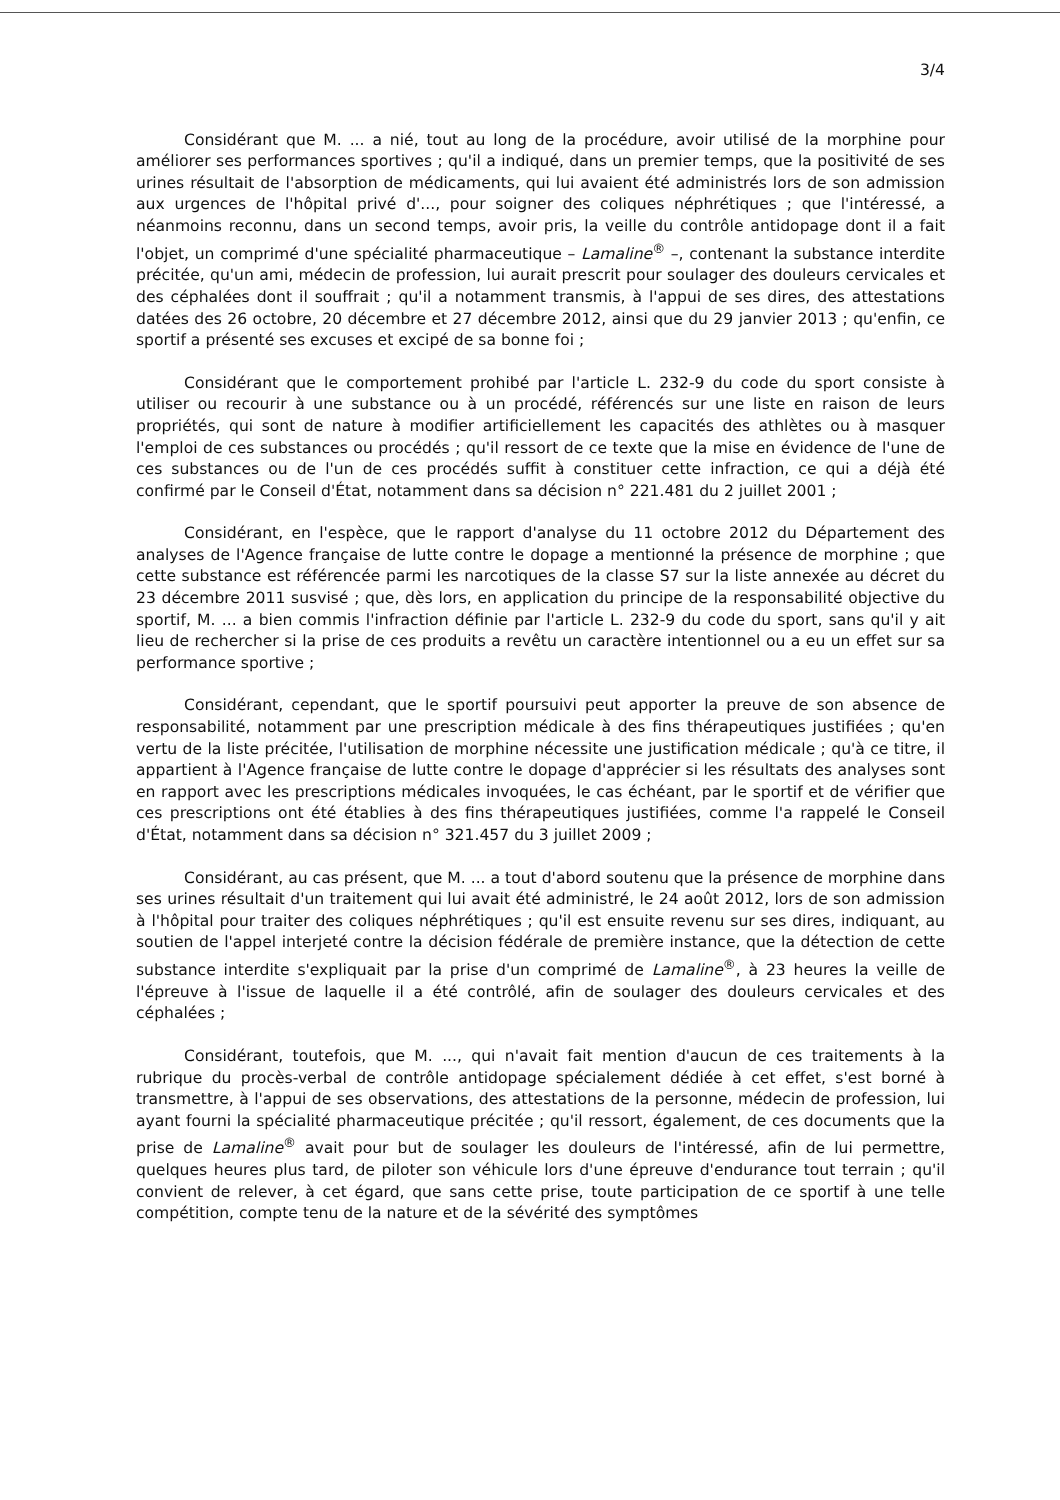3/4
Considérant que M. ... a nié, tout au long de la procédure, avoir utilisé de la morphine pour améliorer ses performances sportives ; qu'il a indiqué, dans un premier temps, que la positivité de ses urines résultait de l'absorption de médicaments, qui lui avaient été administrés lors de son admission aux urgences de l'hôpital privé d'..., pour soigner des coliques néphrétiques ; que l'intéressé, a néanmoins reconnu, dans un second temps, avoir pris, la veille du contrôle antidopage dont il a fait l'objet, un comprimé d'une spécialité pharmaceutique – Lamaline<sup>®</sup> –, contenant la substance interdite précitée, qu'un ami, médecin de profession, lui aurait prescrit pour soulager des douleurs cervicales et des céphalées dont il souffrait ; qu'il a notamment transmis, à l'appui de ses dires, des attestations datées des 26 octobre, 20 décembre et 27 décembre 2012, ainsi que du 29 janvier 2013 ; qu'enfin, ce sportif a présenté ses excuses et excipé de sa bonne foi ;
Considérant que le comportement prohibé par l'article L. 232-9 du code du sport consiste à utiliser ou recourir à une substance ou à un procédé, référencés sur une liste en raison de leurs propriétés, qui sont de nature à modifier artificiellement les capacités des athlètes ou à masquer l'emploi de ces substances ou procédés ; qu'il ressort de ce texte que la mise en évidence de l'une de ces substances ou de l'un de ces procédés suffit à constituer cette infraction, ce qui a déjà été confirmé par le Conseil d'État, notamment dans sa décision n° 221.481 du 2 juillet 2001 ;
Considérant, en l'espèce, que le rapport d'analyse du 11 octobre 2012 du Département des analyses de l'Agence française de lutte contre le dopage a mentionné la présence de morphine ; que cette substance est référencée parmi les narcotiques de la classe S7 sur la liste annexée au décret du 23 décembre 2011 susvisé ; que, dès lors, en application du principe de la responsabilité objective du sportif, M. ... a bien commis l'infraction définie par l'article L. 232-9 du code du sport, sans qu'il y ait lieu de rechercher si la prise de ces produits a revêtu un caractère intentionnel ou a eu un effet sur sa performance sportive ;
Considérant, cependant, que le sportif poursuivi peut apporter la preuve de son absence de responsabilité, notamment par une prescription médicale à des fins thérapeutiques justifiées ; qu'en vertu de la liste précitée, l'utilisation de morphine nécessite une justification médicale ; qu'à ce titre, il appartient à l'Agence française de lutte contre le dopage d'apprécier si les résultats des analyses sont en rapport avec les prescriptions médicales invoquées, le cas échéant, par le sportif et de vérifier que ces prescriptions ont été établies à des fins thérapeutiques justifiées, comme l'a rappelé le Conseil d'État, notamment dans sa décision n° 321.457 du 3 juillet 2009 ;
Considérant, au cas présent, que M. ... a tout d'abord soutenu que la présence de morphine dans ses urines résultait d'un traitement qui lui avait été administré, le 24 août 2012, lors de son admission à l'hôpital pour traiter des coliques néphrétiques ; qu'il est ensuite revenu sur ses dires, indiquant, au soutien de l'appel interjeté contre la décision fédérale de première instance, que la détection de cette substance interdite s'expliquait par la prise d'un comprimé de Lamaline<sup>®</sup>, à 23 heures la veille de l'épreuve à l'issue de laquelle il a été contrôlé, afin de soulager des douleurs cervicales et des céphalées ;
Considérant, toutefois, que M. ..., qui n'avait fait mention d'aucun de ces traitements à la rubrique du procès-verbal de contrôle antidopage spécialement dédiée à cet effet, s'est borné à transmettre, à l'appui de ses observations, des attestations de la personne, médecin de profession, lui ayant fourni la spécialité pharmaceutique précitée ; qu'il ressort, également, de ces documents que la prise de Lamaline<sup>®</sup> avait pour but de soulager les douleurs de l'intéressé, afin de lui permettre, quelques heures plus tard, de piloter son véhicule lors d'une épreuve d'endurance tout terrain ; qu'il convient de relever, à cet égard, que sans cette prise, toute participation de ce sportif à une telle compétition, compte tenu de la nature et de la sévérité des symptômes